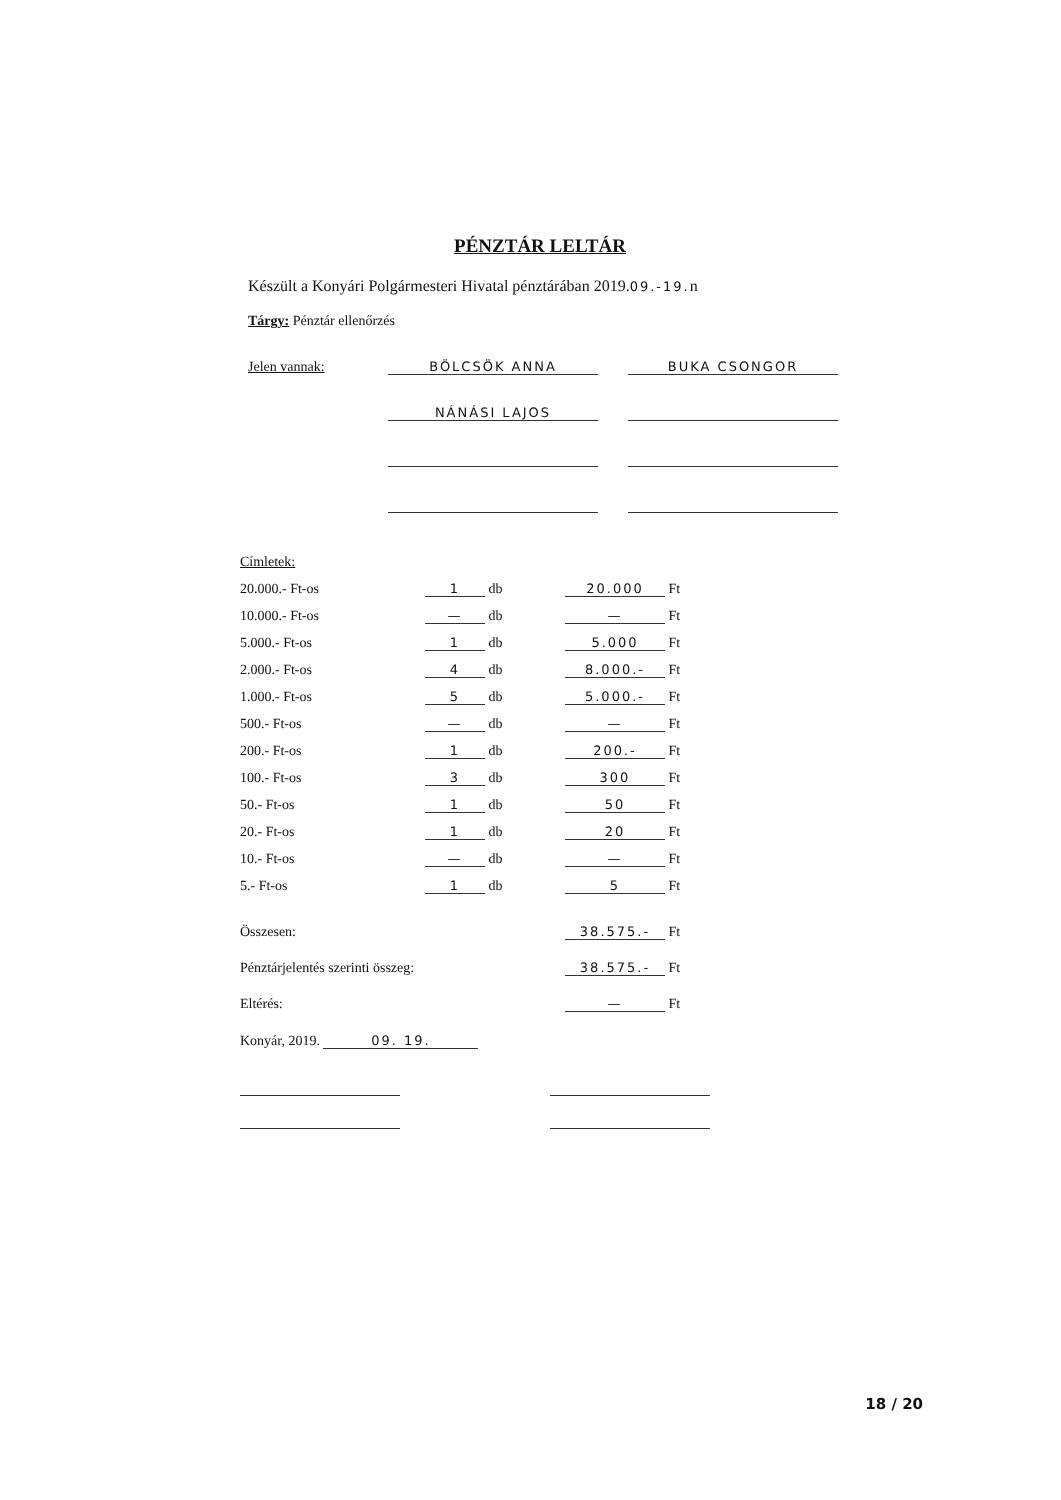PÉNZTÁR LELTÁR
Készült a Konyári Polgármesteri Hivatal pénztárában 2019.09.-19. n
Tárgy: Pénztár ellenőrzés
| Jelen vannak: | BÖLCSÖK ANNA | | BUKA CSONGOR |
| | NÁNÁSI LAJOS | | |
| Címletek: | | |
| 20.000.- Ft-os | 1 db | 20.000 Ft |
| 10.000.- Ft-os | — db | — Ft |
| 5.000.- Ft-os | 1 db | 5.000 Ft |
| 2.000.- Ft-os | 4 db | 8.000.- Ft |
| 1.000.- Ft-os | 5 db | 5.000.- Ft |
| 500.- Ft-os | — db | — Ft |
| 200.- Ft-os | 1 db | 200.- Ft |
| 100.- Ft-os | 3 db | 300 Ft |
| 50.- Ft-os | 1 db | 50 Ft |
| 20.- Ft-os | 1 db | 20 Ft |
| 10.- Ft-os | — db | — Ft |
| 5.- Ft-os | 1 db | 5 Ft |
| Összesen: | | 38.575.- Ft |
| Pénztárjelentés szerinti összeg: | | 38.575.- Ft |
| Eltérés: | | — Ft |
Konyár, 2019. 09. 19.
18 / 20